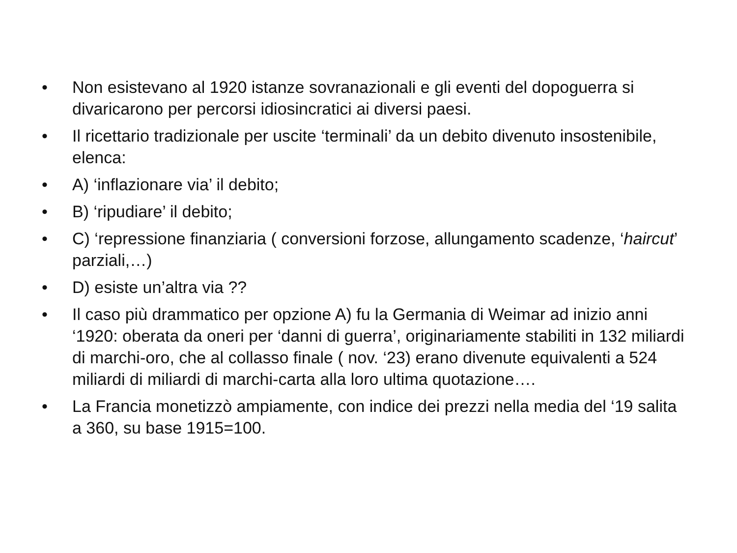• Non esistevano al 1920 istanze sovranazionali e gli eventi del dopoguerra si divaricarono per percorsi idiosincratici ai diversi paesi.
• Il ricettario tradizionale per uscite ‘terminali’ da un debito divenuto insostenibile, elenca:
• A) ‘inflazionare via’ il debito;
• B) ‘ripudiare’ il debito;
• C) ‘repressione finanziaria ( conversioni forzose, allungamento scadenze, ‘haircut’ parziali,…)
• D) esiste un’altra via ??
• Il caso più drammatico per opzione A) fu la Germania di Weimar ad inizio anni ‘1920: oberata da oneri per ‘danni di guerra’, originariamente stabiliti in 132 miliardi di marchi-oro, che al collasso finale ( nov. ‘23) erano divenute equivalenti a 524 miliardi di miliardi di marchi-carta alla loro ultima quotazione….
• La Francia monetizzò ampiamente, con indice dei prezzi nella media del ‘19 salita a 360, su base 1915=100.